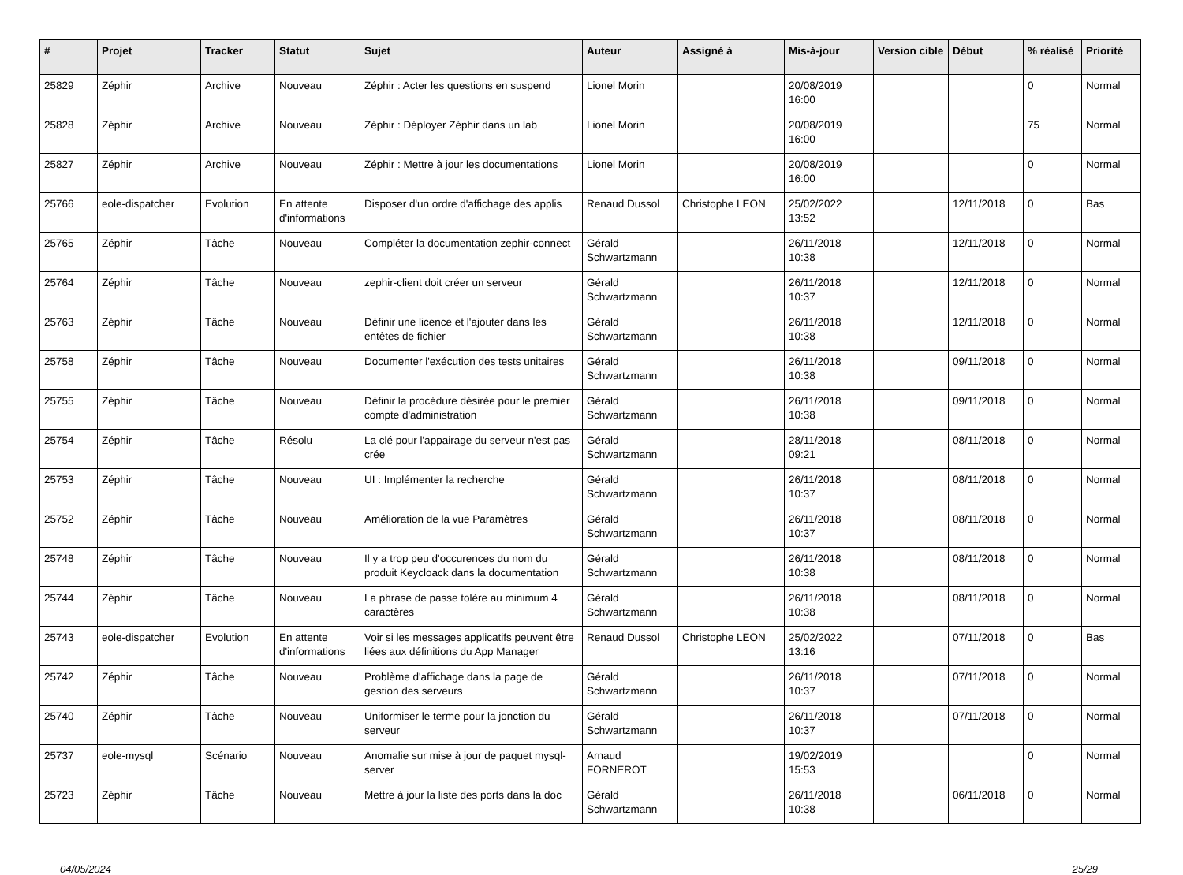| # | Projet | Tracker | Statut | Sujet | Auteur | Assigné à | Mis-à-jour | Version cible | Début | % réalisé | Priorité |
| --- | --- | --- | --- | --- | --- | --- | --- | --- | --- | --- | --- |
| 25829 | Zéphir | Archive | Nouveau | Zéphir : Acter les questions en suspend | Lionel Morin | | 20/08/2019 16:00 | | | 0 | Normal |
| 25828 | Zéphir | Archive | Nouveau | Zéphir : Déployer Zéphir dans un lab | Lionel Morin | | 20/08/2019 16:00 | | | 75 | Normal |
| 25827 | Zéphir | Archive | Nouveau | Zéphir : Mettre à jour les documentations | Lionel Morin | | 20/08/2019 16:00 | | | 0 | Normal |
| 25766 | eole-dispatcher | Evolution | En attente d'informations | Disposer d'un ordre d'affichage des applis | Renaud Dussol | Christophe LEON | 25/02/2022 13:52 | | 12/11/2018 | 0 | Bas |
| 25765 | Zéphir | Tâche | Nouveau | Compléter la documentation zephir-connect | Gérald Schwartzmann | | 26/11/2018 10:38 | | 12/11/2018 | 0 | Normal |
| 25764 | Zéphir | Tâche | Nouveau | zephir-client doit créer un serveur | Gérald Schwartzmann | | 26/11/2018 10:37 | | 12/11/2018 | 0 | Normal |
| 25763 | Zéphir | Tâche | Nouveau | Définir une licence et l'ajouter dans les entêtes de fichier | Gérald Schwartzmann | | 26/11/2018 10:38 | | 12/11/2018 | 0 | Normal |
| 25758 | Zéphir | Tâche | Nouveau | Documenter l'exécution des tests unitaires | Gérald Schwartzmann | | 26/11/2018 10:38 | | 09/11/2018 | 0 | Normal |
| 25755 | Zéphir | Tâche | Nouveau | Définir la procédure désirée pour le premier compte d'administration | Gérald Schwartzmann | | 26/11/2018 10:38 | | 09/11/2018 | 0 | Normal |
| 25754 | Zéphir | Tâche | Résolu | La clé pour l'appairage du serveur n'est pas crée | Gérald Schwartzmann | | 28/11/2018 09:21 | | 08/11/2018 | 0 | Normal |
| 25753 | Zéphir | Tâche | Nouveau | UI : Implémenter la recherche | Gérald Schwartzmann | | 26/11/2018 10:37 | | 08/11/2018 | 0 | Normal |
| 25752 | Zéphir | Tâche | Nouveau | Amélioration de la vue Paramètres | Gérald Schwartzmann | | 26/11/2018 10:37 | | 08/11/2018 | 0 | Normal |
| 25748 | Zéphir | Tâche | Nouveau | Il y a trop peu d'occurences du nom du produit Keycloack dans la documentation | Gérald Schwartzmann | | 26/11/2018 10:38 | | 08/11/2018 | 0 | Normal |
| 25744 | Zéphir | Tâche | Nouveau | La phrase de passe tolère au minimum 4 caractères | Gérald Schwartzmann | | 26/11/2018 10:38 | | 08/11/2018 | 0 | Normal |
| 25743 | eole-dispatcher | Evolution | En attente d'informations | Voir si les messages applicatifs peuvent être liées aux définitions du App Manager | Renaud Dussol | Christophe LEON | 25/02/2022 13:16 | | 07/11/2018 | 0 | Bas |
| 25742 | Zéphir | Tâche | Nouveau | Problème d'affichage dans la page de gestion des serveurs | Gérald Schwartzmann | | 26/11/2018 10:37 | | 07/11/2018 | 0 | Normal |
| 25740 | Zéphir | Tâche | Nouveau | Uniformiser le terme pour la jonction du serveur | Gérald Schwartzmann | | 26/11/2018 10:37 | | 07/11/2018 | 0 | Normal |
| 25737 | eole-mysql | Scénario | Nouveau | Anomalie sur mise à jour de paquet mysql-server | Arnaud FORNEROT | | 19/02/2019 15:53 | | | 0 | Normal |
| 25723 | Zéphir | Tâche | Nouveau | Mettre à jour la liste des ports dans la doc | Gérald Schwartzmann | | 26/11/2018 10:38 | | 06/11/2018 | 0 | Normal |
04/05/2024 25/29